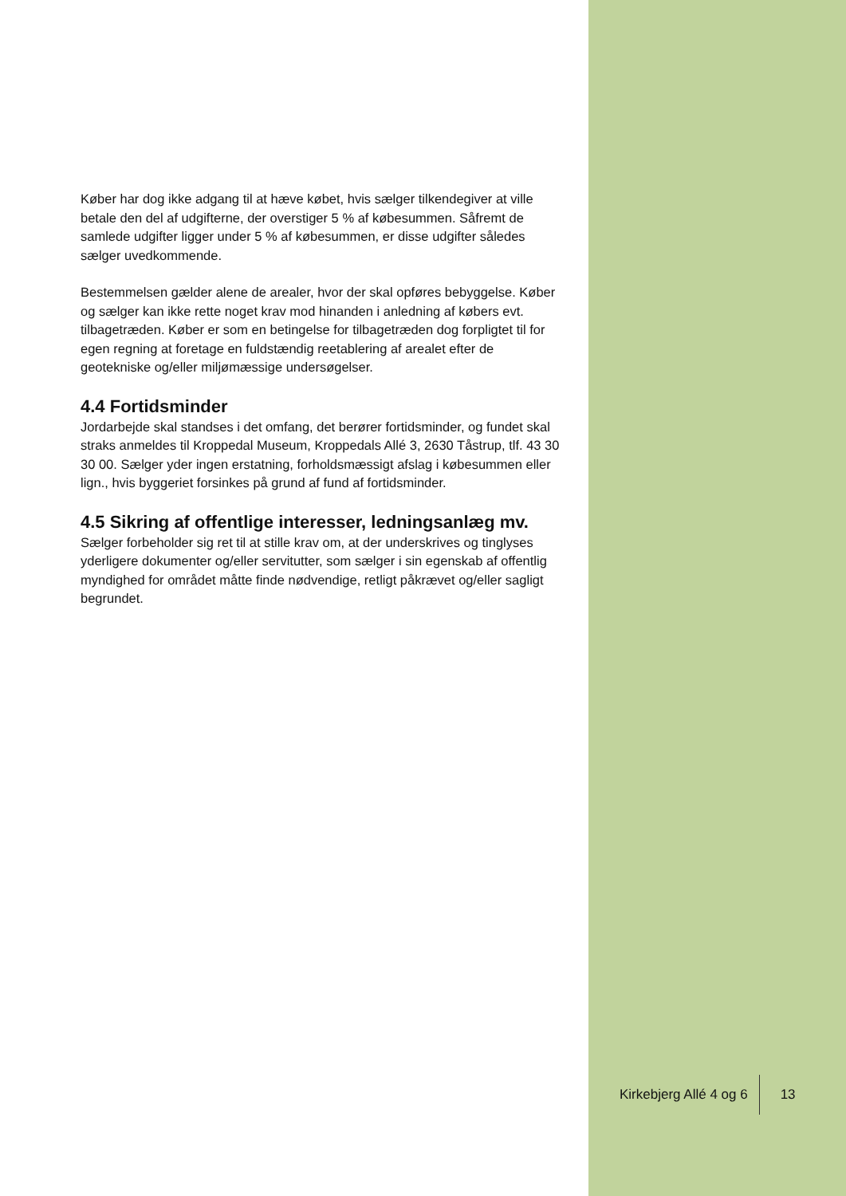Køber har dog ikke adgang til at hæve købet, hvis sælger tilkendegiver at ville betale den del af udgifterne, der overstiger 5 % af købesummen. Såfremt de samlede udgifter ligger under 5 % af købesummen, er disse udgifter således sælger uvedkommende.
Bestemmelsen gælder alene de arealer, hvor der skal opføres bebyggelse. Køber og sælger kan ikke rette noget krav mod hinanden i anledning af købers evt. tilbagetræden. Køber er som en betingelse for tilbagetræden dog forpligtet til for egen regning at foretage en fuldstændig reetablering af arealet efter de geotekniske og/eller miljømæssige undersøgelser.
4.4 Fortidsminder
Jordarbejde skal standses i det omfang, det berører fortidsminder, og fundet skal straks anmeldes til Kroppedal Museum, Kroppedals Allé 3, 2630 Tåstrup, tlf. 43 30 30 00. Sælger yder ingen erstatning, forholdsmæssigt afslag i købesummen eller lign., hvis byggeriet forsinkes på grund af fund af fortidsminder.
4.5 Sikring af offentlige interesser, ledningsanlæg mv.
Sælger forbeholder sig ret til at stille krav om, at der underskrives og tinglyses yderligere dokumenter og/eller servitutter, som sælger i sin egenskab af offentlig myndighed for området måtte finde nødvendige, retligt påkrævet og/eller sagligt begrundet.
Kirkebjerg Allé 4 og 6 13